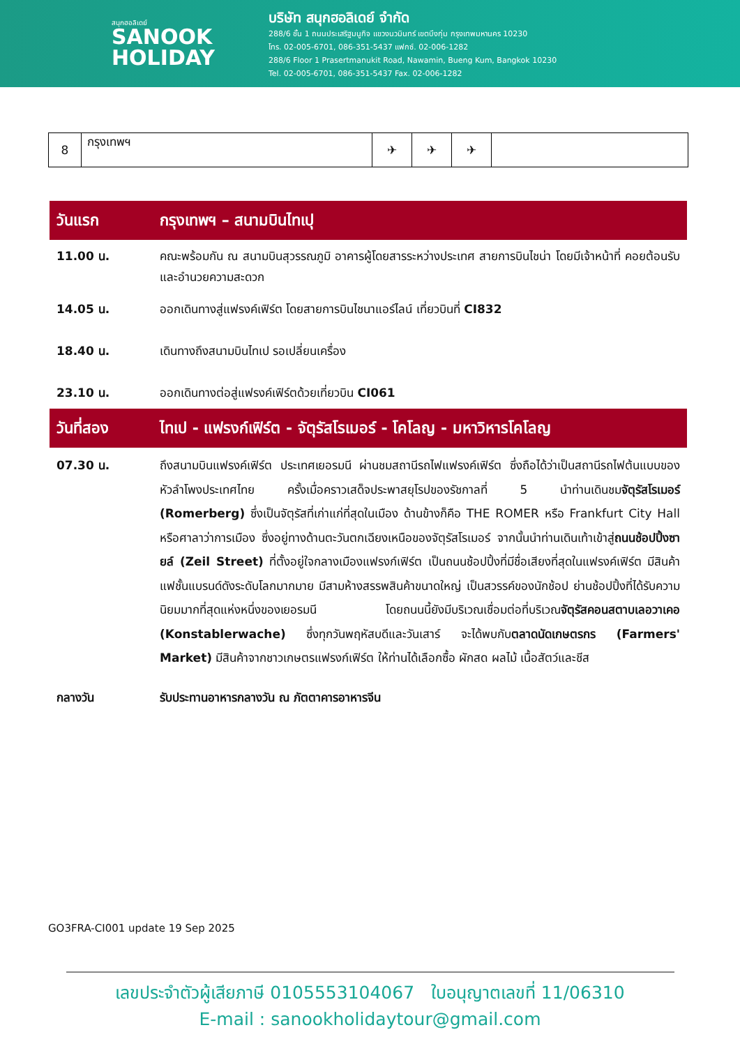สนุกฮอลิเดย์
SANOOK
HOLIDAY
บริษัท สนุกฮอลิเดย์ จำกัด
288/6 ชั้น 1 ถนนประเสริฐมนูกิจ แขวงนวมินทร์ เขตบึงกุ่ม กรุงเทพมหานคร 10230
โทร. 02-005-6701, 086-351-5437 แฟกซ์. 02-006-1282
288/6 Floor 1 Prasertmanukit Road, Nawamin, Bueng Kum, Bangkok 10230
Tel. 02-005-6701, 086-351-5437 Fax. 02-006-1282
| 8 | กรุงเทพฯ | ✈ | ✈ | ✈ | |
วันแรก กรุงเทพฯ – สนามบินไทเปุ
11.00 น. คณะพร้อมกัน ณ สนามบินสุวรรณภูมิ อาคารผู้โดยสารระหว่างประเทศ สายการบินไชน่า โดยมีเจ้าหน้าที่ คอยต้อนรับและอำนวยความสะดวก
14.05 น. ออกเดินทางสู่แฟรงค์เฟิร์ต โดยสายการบินไชนาแอร์ไลน์ เที่ยวบินที่ CI832
18.40 น. เดินทางถึงสนามบินไทเป รอเปลี่ยนเครื่อง
23.10 น. ออกเดินทางต่อสู่แฟรงค์เฟิร์ตด้วยเที่ยวบิน CI061
วันที่สอง ไทเป - แฟรงก์เฟิร์ต - จัตุรัสโรเมอร์ - โคโลญ - มหาวิหารโคโลญ
07.30 น. ถึงสนามบินแฟรงค์เฟิร์ต ประเทศเยอรมนี ผ่านชมสถานีรถไฟแฟรงค์เฟิร์ต ซึ่งถือได้ว่าเป็นสถานีรถไฟต้นแบบของหัวลำโพงประเทศไทย ครั้งเมื่อคราวเสด็จประพาสยุโรปของรัชกาลที่ 5 นำท่านเดินชมจัตุรัสโรเมอร์ (Romerberg) ซึ่งเป็นจัตุรัสที่เก่าแก่ที่สุดในเมือง ด้านข้างก็คือ THE ROMER หรือ Frankfurt City Hall หรือศาลาว่าการเมือง ซึ่งอยู่ทางด้านตะวันตกเฉียงเหนือของจัตุรัสโรเมอร์ จากนั้นนำท่านเดินเท้าเข้าสู่ถนนช้อปปิ้งซายล์ (Zeil Street) ที่ตั้งอยู่ใจกลางเมืองแฟรงก์เฟิร์ต เป็นถนนช้อปปิ้งที่มีชื่อเสียงที่สุดในแฟรงค์เฟิร์ต มีสินค้าแฟชั้นแบรนด์ดังระดับโลกมากมาย มีสามห้างสรรพสินค้าขนาดใหญ่ เป็นสวรรค์ของนักช้อป ย่านช้อปปิ้งที่ได้รับความนิยมมากที่สุดแห่งหนึ่งของเยอรมนี โดยถนนนี้ยังมีบริเวณเชื่อมต่อที่บริเวณจัตุรัสคอนสตาบเลอวาเคอ (Konstablerwache) ซึ่งทุกวันพฤหัสบดีและวันเสาร์ จะได้พบกับตลาดนัดเกษตรกร (Farmers' Market) มีสินค้าจากชาวเกษตรแฟรงก์เฟิร์ต ให้ท่านได้เลือกซื้อ ผักสด ผลไม้ เนื้อสัตว์และชีส
กลางวัน รับประทานอาหารกลางวัน ณ ภัตตาคารอาหารจีน
GO3FRA-CI001 update 19 Sep 2025
เลขประจำตัวผู้เสียภาษี 0105553104067 ใบอนุญาตเลขที่ 11/06310
E-mail : sanookholidaytour@gmail.com